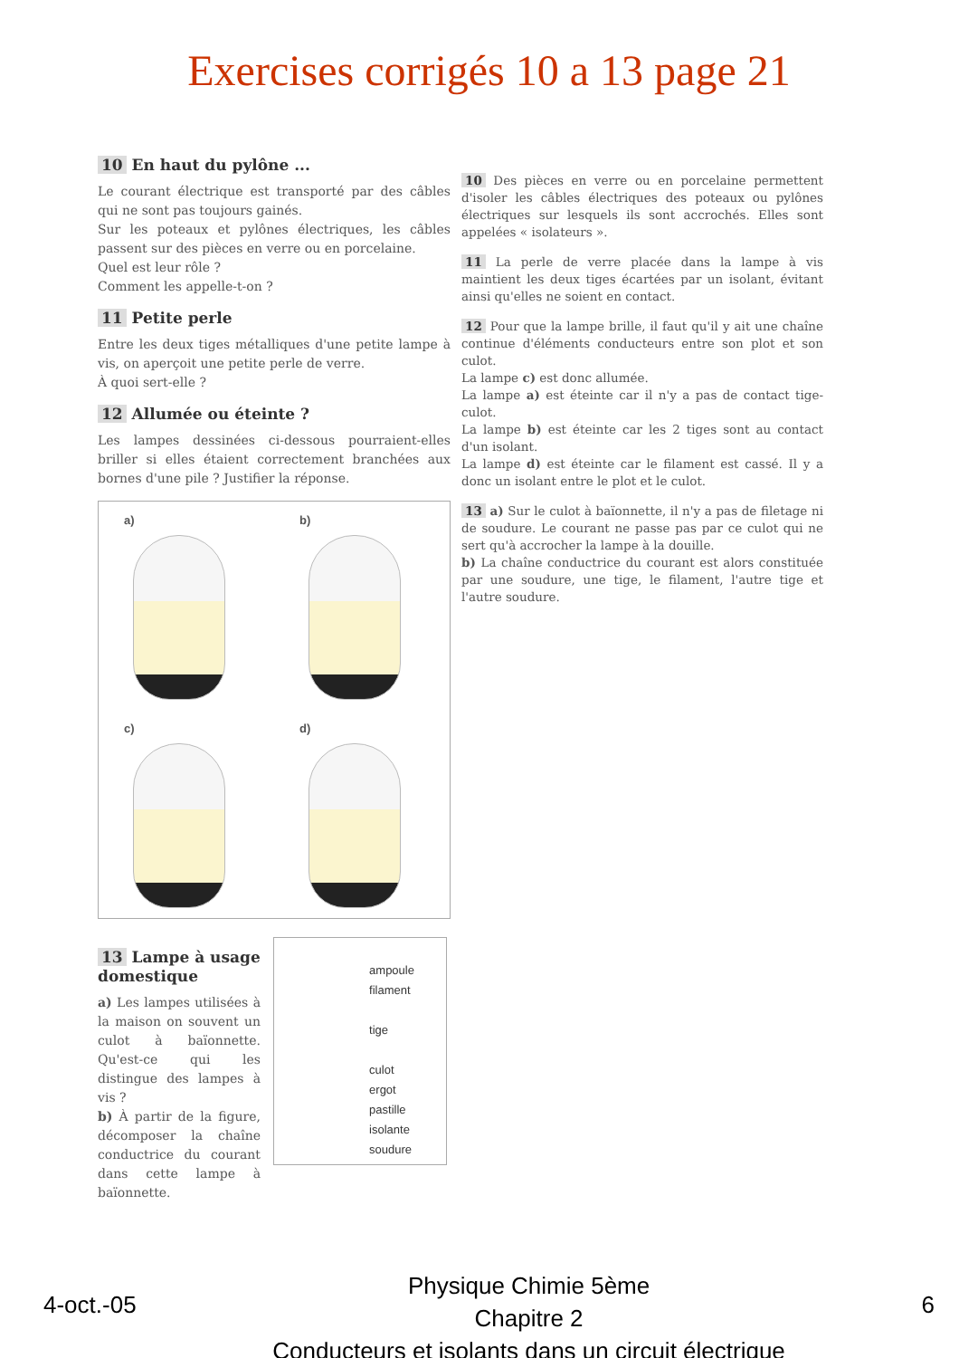Exercises corrigés 10 a 13 page 21
10 En haut du pylône ...
Le courant électrique est transporté par des câbles qui ne sont pas toujours gainés.
Sur les poteaux et pylônes électriques, les câbles passent sur des pièces en verre ou en porcelaine.
Quel est leur rôle ?
Comment les appelle-t-on ?
11 Petite perle
Entre les deux tiges métalliques d'une petite lampe à vis, on aperçoit une petite perle de verre.
À quoi sert-elle ?
12 Allumée ou éteinte ?
Les lampes dessinées ci-dessous pourraient-elles briller si elles étaient correctement branchées aux bornes d'une pile ? Justifier la réponse.
a)
b)
c)
d)
13 Lampe à usage domestique
a) Les lampes utilisées à la maison on souvent un culot à baïonnette. Qu'est-ce qui les distingue des lampes à vis ?
b) À partir de la figure, décomposer la chaîne conductrice du courant dans cette lampe à baïonnette.
ampoule
filament
tige
culot
ergot
pastille isolante
soudure
10 Des pièces en verre ou en porcelaine permettent d'isoler les câbles électriques des poteaux ou pylônes électriques sur lesquels ils sont accrochés. Elles sont appelées « isolateurs ».
11 La perle de verre placée dans la lampe à vis maintient les deux tiges écartées par un isolant, évitant ainsi qu'elles ne soient en contact.
12 Pour que la lampe brille, il faut qu'il y ait une chaîne continue d'éléments conducteurs entre son plot et son culot.
La lampe c) est donc allumée.
La lampe a) est éteinte car il n'y a pas de contact tige-culot.
La lampe b) est éteinte car les 2 tiges sont au contact d'un isolant.
La lampe d) est éteinte car le filament est cassé. Il y a donc un isolant entre le plot et le culot.
13 a) Sur le culot à baïonnette, il n'y a pas de filetage ni de soudure. Le courant ne passe pas par ce culot qui ne sert qu'à accrocher la lampe à la douille.
b) La chaîne conductrice du courant est alors constituée par une soudure, une tige, le filament, l'autre tige et l'autre soudure.
4-oct.-05
Physique Chimie 5ème
Chapitre 2
Conducteurs et isolants dans un circuit électrique
6